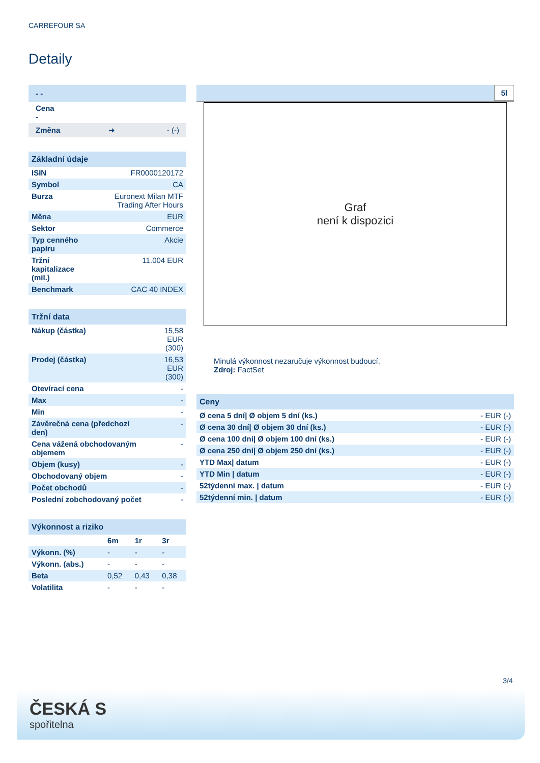CARREFOUR SA
Detaily
| - - |
| Cena - |
| Změna ➜ - (-) |
Základní údaje
| ISIN | FR0000120172 |
| Symbol | CA |
| Burza | Euronext Milan MTF Trading After Hours |
| Měna | EUR |
| Sektor | Commerce |
| Typ cenného papíru | Akcie |
| Tržní kapitalizace (mil.) | 11.004 EUR |
| Benchmark | CAC 40 INDEX |
Tržní data
| Nákup (částka) | 15,58 EUR (300) |
| Prodej (částka) | 16,53 EUR (300) |
| Otevírací cena | - |
| Max | - |
| Min | - |
| Závěrečná cena (předchozí den) | - |
| Cena vážená obchodovaným objemem | - |
| Objem (kusy) | - |
| Obchodovaný objem | - |
| Počet obchodů | - |
| Poslední zobchodovaný počet | - |
Výkonnost a riziko
| | 6m | 1r | 3r |
| --- | --- | --- | --- |
| Výkonn. (%) | - | - | - |
| Výkonn. (abs.) | - | - | - |
| Beta | 0,52 | 0,43 | 0,38 |
| Volatilita | - | - | - |
5l
Graf
není k dispozici
Minulá výkonnost nezaručuje výkonnost budoucí.
Zdroj: FactSet
Ceny
| Ø cena 5 dní/ Ø objem 5 dní (ks.) | - EUR (-) |
| Ø cena 30 dní/ Ø objem 30 dní (ks.) | - EUR (-) |
| Ø cena 100 dní/ Ø objem 100 dní (ks.) | - EUR (-) |
| Ø cena 250 dní/ Ø objem 250 dní (ks.) | - EUR (-) |
| YTD Max/ datum | - EUR (-) |
| YTD Min / datum | - EUR (-) |
| 52týdenní max. / datum | - EUR (-) |
| 52týdenní min. / datum | - EUR (-) |
3/4
ČESKÁ S
spořitelna